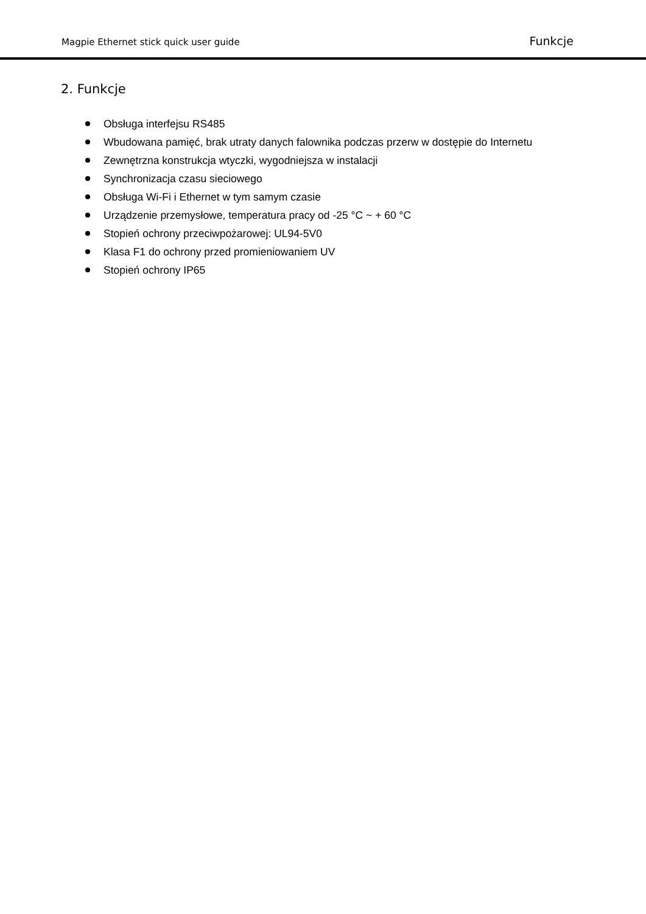Magpie Ethernet stick quick user guide Funkcje
2. Funkcje
Obsługa interfejsu RS485
Wbudowana pamięć, brak utraty danych falownika podczas przerw w dostępie do Internetu
Zewnętrzna konstrukcja wtyczki, wygodniejsza w instalacji
Synchronizacja czasu sieciowego
Obsługa Wi-Fi i Ethernet w tym samym czasie
Urządzenie przemysłowe, temperatura pracy od -25 °C ~ + 60 °C
Stopień ochrony przeciwpożarowej: UL94-5V0
Klasa F1 do ochrony przed promieniowaniem UV
Stopień ochrony IP65